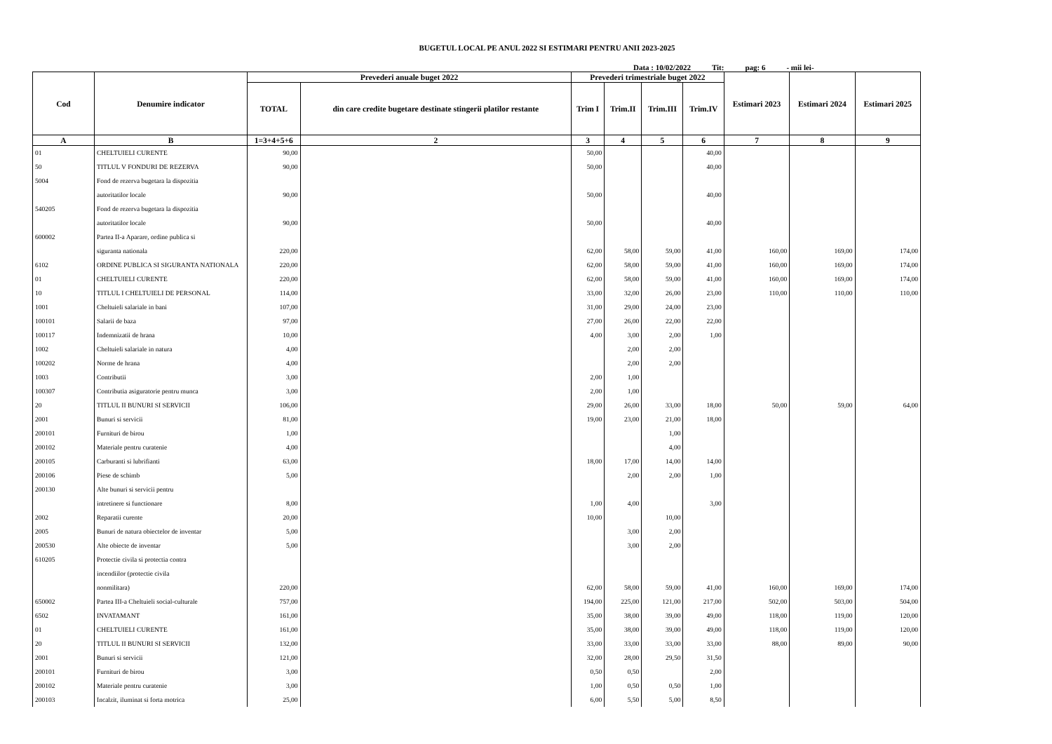BUGETUL LOCAL PE ANUL 2022 SI ESTIMARI PENTRU ANII 2023-2025
Data : 10/02/2022 Tit: pag: 6 - mii lei-
| Cod | Denumire indicator | Prevederi anuale buget 2022 | | Prevederi trimestriale buget 2022 | | | | Estimari 2023 | Estimari 2024 | Estimari 2025 |
| --- | --- | --- | --- | --- | --- | --- | --- | --- | --- | --- |
| | | TOTAL | din care credite bugetare destinate stingerii platilor restante | Trim I | Trim.II | Trim.III | Trim.IV | | | |
| A | B | 1=3+4+5+6 | 2 | 3 | 4 | 5 | 6 | 7 | 8 | 9 |
| 01 | CHELTUIELI CURENTE | 90,00 | | 50,00 | | | 40,00 | | | |
| 50 | TITLUL V FONDURI DE REZERVA | 90,00 | | 50,00 | | | 40,00 | | | |
| 5004 | Fond de rezerva bugetara la dispozitia | | | | | | | | | |
| | autoritatilor locale | 90,00 | | 50,00 | | | 40,00 | | | |
| 540205 | Fond de rezerva bugetara la dispozitia | | | | | | | | | |
| | autoritatilor locale | 90,00 | | 50,00 | | | 40,00 | | | |
| 600002 | Partea II-a Aparare, ordine publica si | | | | | | | | | |
| | siguranta nationala | 220,00 | | 62,00 | 58,00 | 59,00 | 41,00 | 160,00 | 169,00 | 174,00 |
| 6102 | ORDINE PUBLICA SI SIGURANTA NATIONALA | 220,00 | | 62,00 | 58,00 | 59,00 | 41,00 | 160,00 | 169,00 | 174,00 |
| 01 | CHELTUIELI CURENTE | 220,00 | | 62,00 | 58,00 | 59,00 | 41,00 | 160,00 | 169,00 | 174,00 |
| 10 | TITLUL I CHELTUIELI DE PERSONAL | 114,00 | | 33,00 | 32,00 | 26,00 | 23,00 | 110,00 | 110,00 | 110,00 |
| 1001 | Cheltuieli salariale in bani | 107,00 | | 31,00 | 29,00 | 24,00 | 23,00 | | | |
| 100101 | Salarii de baza | 97,00 | | 27,00 | 26,00 | 22,00 | 22,00 | | | |
| 100117 | Indemnizatii de hrana | 10,00 | | 4,00 | 3,00 | 2,00 | 1,00 | | | |
| 1002 | Cheltuieli salariale in natura | 4,00 | | | 2,00 | 2,00 | | | | |
| 100202 | Norme de hrana | 4,00 | | | 2,00 | 2,00 | | | | |
| 1003 | Contributii | 3,00 | | 2,00 | 1,00 | | | | | |
| 100307 | Contributia asiguratorie pentru munca | 3,00 | | 2,00 | 1,00 | | | | | |
| 20 | TITLUL II BUNURI SI SERVICII | 106,00 | | 29,00 | 26,00 | 33,00 | 18,00 | 50,00 | 59,00 | 64,00 |
| 2001 | Bunuri si servicii | 81,00 | | 19,00 | 23,00 | 21,00 | 18,00 | | | |
| 200101 | Furnituri de birou | 1,00 | | | | 1,00 | | | | |
| 200102 | Materiale pentru curatenie | 4,00 | | | | 4,00 | | | | |
| 200105 | Carburanti si lubrifianti | 63,00 | | 18,00 | 17,00 | 14,00 | 14,00 | | | |
| 200106 | Piese de schimb | 5,00 | | | 2,00 | 2,00 | 1,00 | | | |
| 200130 | Alte bunuri si servicii pentru | | | | | | | | | |
| | intretinere si functionare | 8,00 | | 1,00 | 4,00 | | 3,00 | | | |
| 2002 | Reparatii curente | 20,00 | | 10,00 | | 10,00 | | | | |
| 2005 | Bunuri de natura obiectelor de inventar | 5,00 | | | 3,00 | 2,00 | | | | |
| 200530 | Alte obiecte de inventar | 5,00 | | | 3,00 | 2,00 | | | | |
| 610205 | Protectie civila si protectia contra | | | | | | | | | |
| | incendiilor (protectie civila | | | | | | | | | |
| | nonmilitara) | 220,00 | | 62,00 | 58,00 | 59,00 | 41,00 | 160,00 | 169,00 | 174,00 |
| 650002 | Partea III-a Cheltuieli social-culturale | 757,00 | | 194,00 | 225,00 | 121,00 | 217,00 | 502,00 | 503,00 | 504,00 |
| 6502 | INVATAMANT | 161,00 | | 35,00 | 38,00 | 39,00 | 49,00 | 118,00 | 119,00 | 120,00 |
| 01 | CHELTUIELI CURENTE | 161,00 | | 35,00 | 38,00 | 39,00 | 49,00 | 118,00 | 119,00 | 120,00 |
| 20 | TITLUL II BUNURI SI SERVICII | 132,00 | | 33,00 | 33,00 | 33,00 | 33,00 | 88,00 | 89,00 | 90,00 |
| 2001 | Bunuri si servicii | 121,00 | | 32,00 | 28,00 | 29,50 | 31,50 | | | |
| 200101 | Furnituri de birou | 3,00 | | 0,50 | 0,50 | | 2,00 | | | |
| 200102 | Materiale pentru curatenie | 3,00 | | 1,00 | 0,50 | 0,50 | 1,00 | | | |
| 200103 | Incalzit, iluminat si forta motrica | 25,00 | | 6,00 | 5,50 | 5,00 | 8,50 | | | |